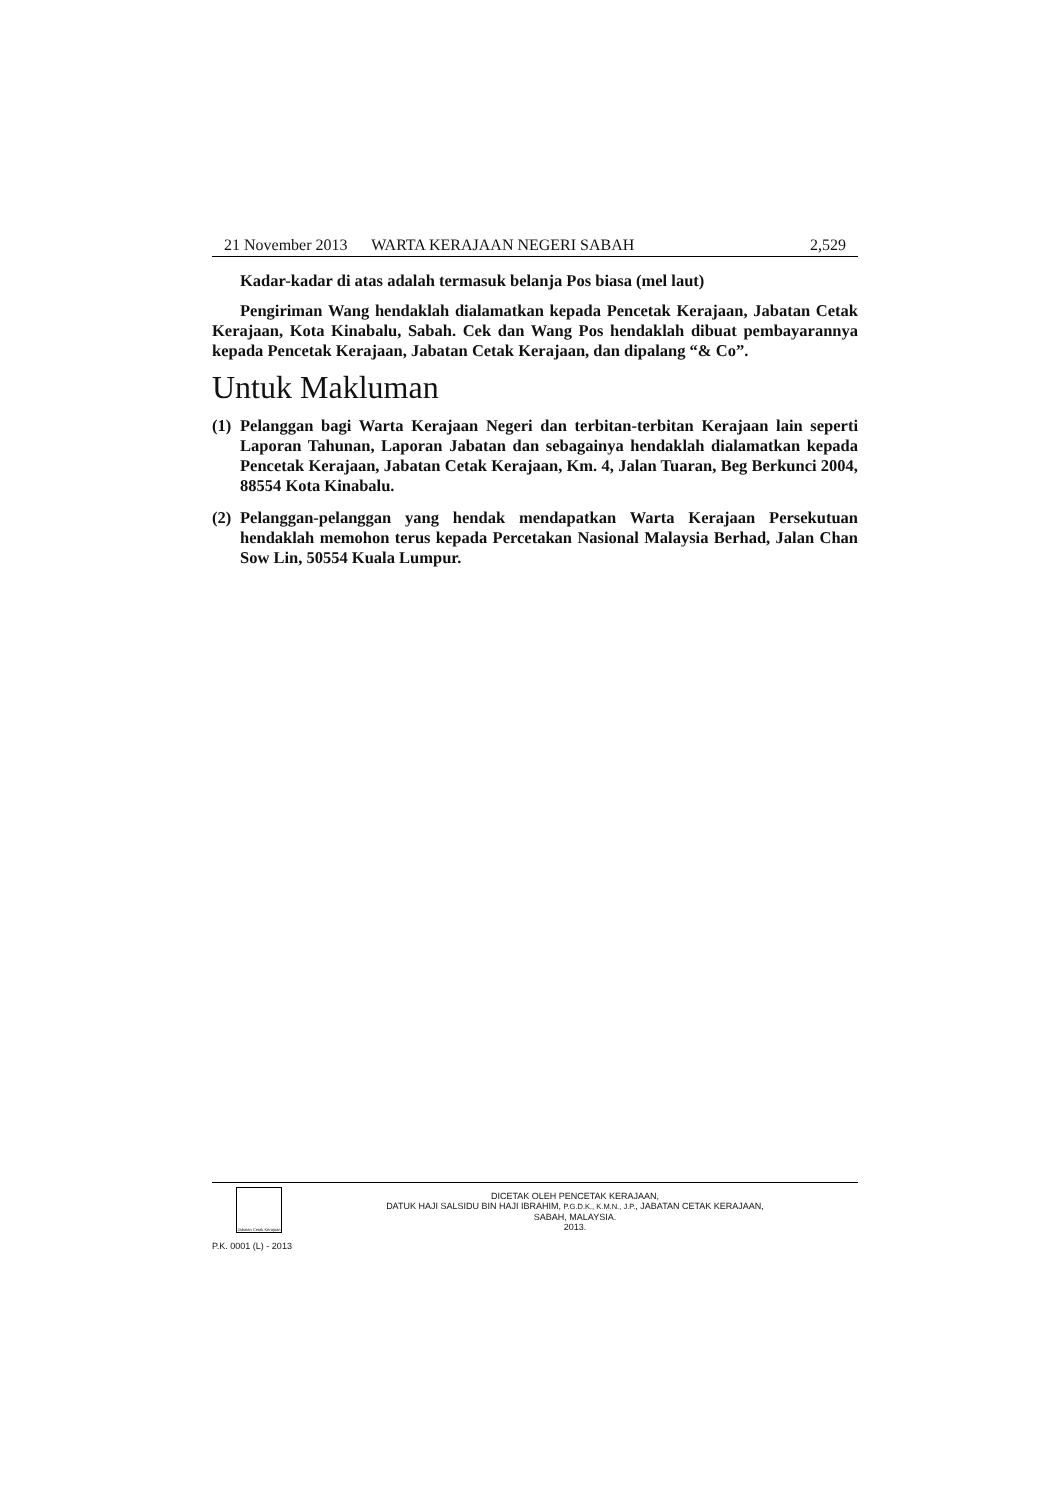21 November 2013 WARTA KERAJAAN NEGERI SABAH 2,529
Kadar-kadar di atas adalah termasuk belanja Pos biasa (mel laut)
Pengiriman Wang hendaklah dialamatkan kepada Pencetak Kerajaan, Jabatan Cetak Kerajaan, Kota Kinabalu, Sabah. Cek dan Wang Pos hendaklah dibuat pembayarannya kepada Pencetak Kerajaan, Jabatan Cetak Kerajaan, dan dipalang “& Co”.
Untuk Makluman
(1)
Pelanggan bagi Warta Kerajaan Negeri dan terbitan-terbitan Kerajaan lain seperti Laporan Tahunan, Laporan Jabatan dan sebagainya hendaklah dialamatkan kepada Pencetak Kerajaan, Jabatan Cetak Kerajaan, Km. 4, Jalan Tuaran, Beg Berkunci 2004, 88554 Kota Kinabalu.
(2)
Pelanggan-pelanggan yang hendak mendapatkan Warta Kerajaan Persekutuan hendaklah memohon terus kepada Percetakan Nasional Malaysia Berhad, Jalan Chan Sow Lin, 50554 Kuala Lumpur.
Jabatan Cetak Kerajaan
DICETAK OLEH PENCETAK KERAJAAN,
DATUK HAJI SALSIDU BIN HAJI IBRAHIM, P.G.D.K., K.M.N., J.P., JABATAN CETAK KERAJAAN,
SABAH, MALAYSIA.
2013.
P.K. 0001 (L) - 2013